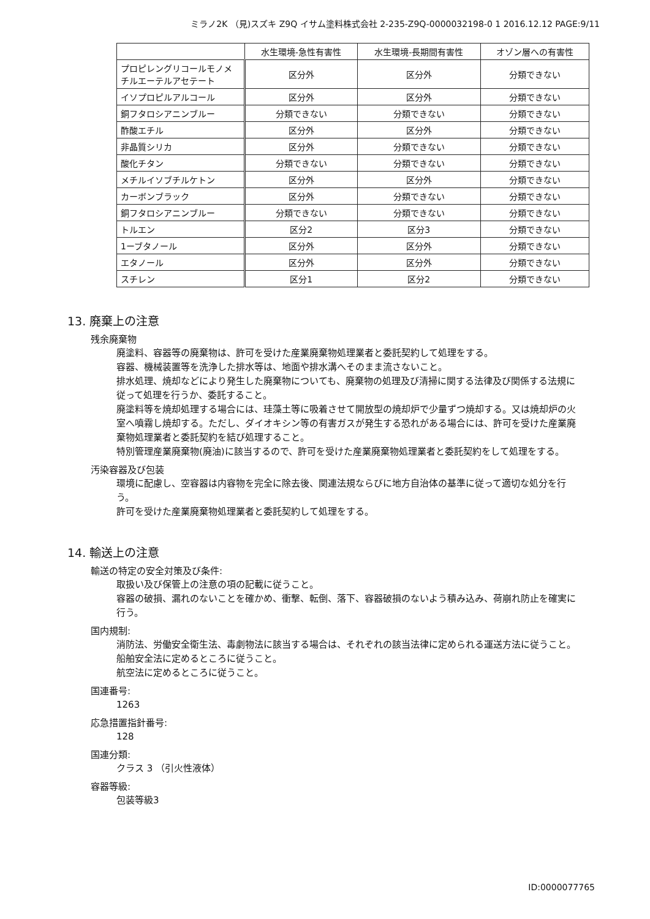ミラノ2K （見)スズキ Z9Q イサム塗料株式会社 2-235-Z9Q-0000032198-0 1 2016.12.12 PAGE:9/11
| | 水生環境-急性有害性 | 水生環境-長期間有害性 | オゾン層への有害性 |
| --- | --- | --- | --- |
| プロピレングリコールモノメチルエーテルアセテート | 区分外 | 区分外 | 分類できない |
| イソプロピルアルコール | 区分外 | 区分外 | 分類できない |
| 銅フタロシアニンブルー | 分類できない | 分類できない | 分類できない |
| 酢酸エチル | 区分外 | 区分外 | 分類できない |
| 非晶質シリカ | 区分外 | 分類できない | 分類できない |
| 酸化チタン | 分類できない | 分類できない | 分類できない |
| メチルイソブチルケトン | 区分外 | 区分外 | 分類できない |
| カーボンブラック | 区分外 | 分類できない | 分類できない |
| 銅フタロシアニンブルー | 分類できない | 分類できない | 分類できない |
| トルエン | 区分2 | 区分3 | 分類できない |
| 1ーブタノール | 区分外 | 区分外 | 分類できない |
| エタノール | 区分外 | 区分外 | 分類できない |
| スチレン | 区分1 | 区分2 | 分類できない |
13. 廃棄上の注意
残余廃棄物
廃塗料、容器等の廃棄物は、許可を受けた産業廃棄物処理業者と委託契約して処理をする。
容器、機械装置等を洗浄した排水等は、地面や排水溝へそのまま流さないこと。
排水処理、焼却などにより発生した廃棄物についても、廃棄物の処理及び清掃に関する法律及び関係する法規に従って処理を行うか、委託すること。
廃塗料等を焼却処理する場合には、珪藻土等に吸着させて開放型の焼却炉で少量ずつ焼却する。又は焼却炉の火室へ噴霧し焼却する。ただし、ダイオキシン等の有害ガスが発生する恐れがある場合には、許可を受けた産業廃棄物処理業者と委託契約を結び処理すること。
特別管理産業廃棄物(廃油)に該当するので、許可を受けた産業廃棄物処理業者と委託契約をして処理をする。
汚染容器及び包装
環境に配慮し、空容器は内容物を完全に除去後、関連法規ならびに地方自治体の基準に従って適切な処分を行う。
許可を受けた産業廃棄物処理業者と委託契約して処理をする。
14. 輸送上の注意
輸送の特定の安全対策及び条件:
取扱い及び保管上の注意の項の記載に従うこと。
容器の破損、漏れのないことを確かめ、衝撃、転倒、落下、容器破損のないよう積み込み、荷崩れ防止を確実に行う。
国内規制:
消防法、労働安全衛生法、毒劇物法に該当する場合は、それぞれの該当法律に定められる運送方法に従うこと。
船舶安全法に定めるところに従うこと。
航空法に定めるところに従うこと。
国連番号:
1263
応急措置指針番号:
128
国連分類:
クラス 3 （引火性液体）
容器等級:
包装等級3
ID:0000077765